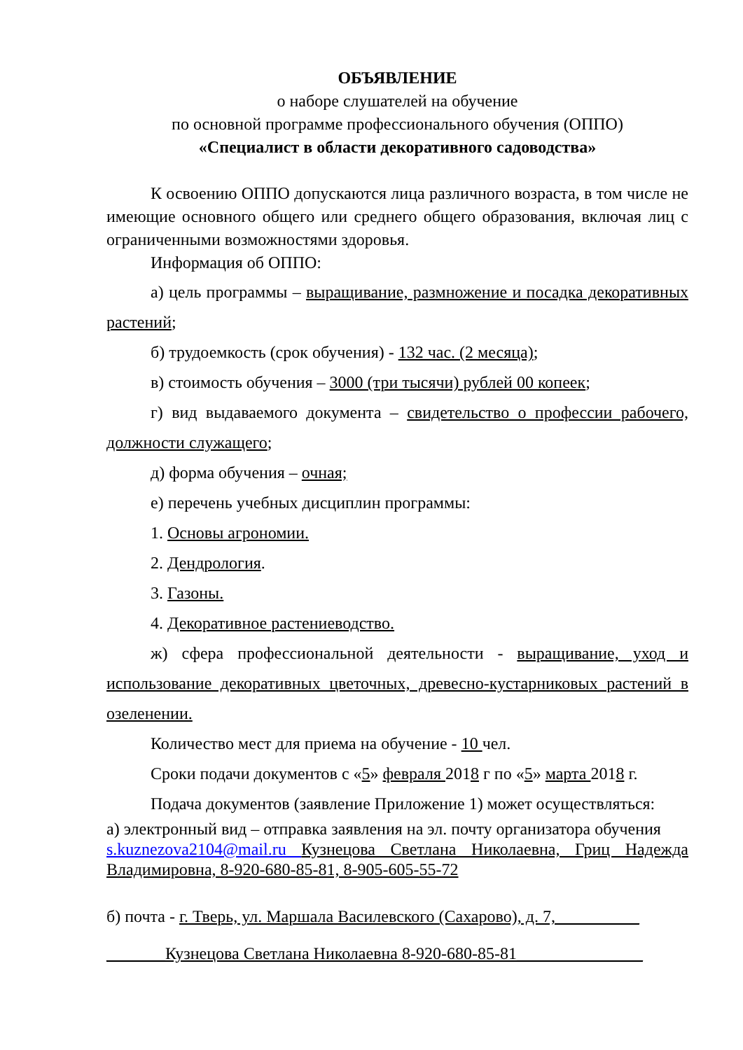ОБЪЯВЛЕНИЕ
о наборе слушателей на обучение
по основной программе профессионального обучения (ОППО)
«Специалист в области декоративного садоводства»
К освоению ОППО допускаются лица различного возраста, в том числе не имеющие основного общего или среднего общего образования, включая лиц с ограниченными возможностями здоровья.
Информация об ОППО:
а) цель программы – выращивание, размножение и посадка декоративных растений;
б) трудоемкость (срок обучения) - 132 час. (2 месяца);
в) стоимость обучения – 3000 (три тысячи) рублей 00 копеек;
г) вид выдаваемого документа – свидетельство о профессии рабочего, должности служащего;
д) форма обучения – очная;
е) перечень учебных дисциплин программы:
1. Основы агрономии.
2. Дендрология.
3. Газоны.
4. Декоративное растениеводство.
ж) сфера профессиональной деятельности - выращивание, уход и использование декоративных цветочных, древесно-кустарниковых растений в озеленении.
Количество мест для приема на обучение - 10 чел.
Сроки подачи документов с «5» февраля 2018 г по «5» марта 2018 г.
Подача документов (заявление Приложение 1) может осуществляться:
а) электронный вид – отправка заявления на эл. почту организатора обучения
s.kuznezova2104@mail.ru Кузнецова Светлана Николаевна, Гриц Надежда Владимировна, 8-920-680-85-81, 8-905-605-55-72
б) почта - г. Тверь, ул. Маршала Василевского (Сахарово), д. 7,__________
_______Кузнецова Светлана Николаевна 8-920-680-85-81_______________